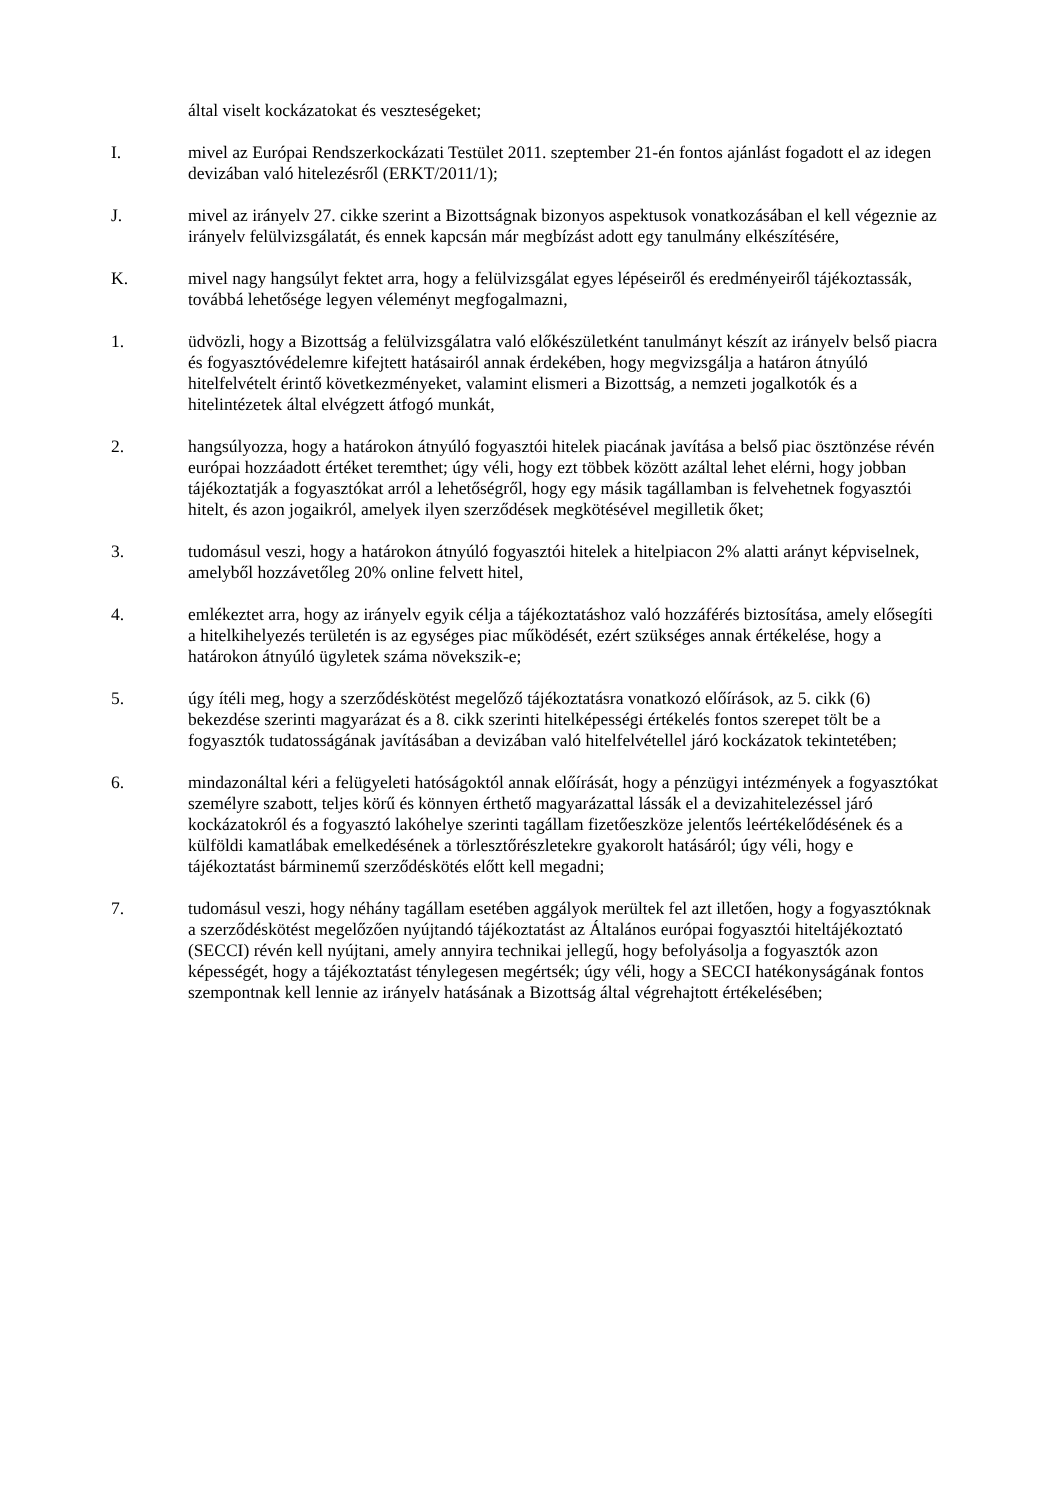által viselt kockázatokat és veszteségeket;
I. mivel az Európai Rendszerkockázati Testület 2011. szeptember 21-én fontos ajánlást fogadott el az idegen devizában való hitelezésről (ERKT/2011/1);
J. mivel az irányelv 27. cikke szerint a Bizottságnak bizonyos aspektusok vonatkozásában el kell végeznie az irányelv felülvizsgálatát, és ennek kapcsán már megbízást adott egy tanulmány elkészítésére,
K. mivel nagy hangsúlyt fektet arra, hogy a felülvizsgálat egyes lépéseiről és eredményeiről tájékoztassák, továbbá lehetősége legyen véleményt megfogalmazni,
1. üdvözli, hogy a Bizottság a felülvizsgálatra való előkészületként tanulmányt készít az irányelv belső piacra és fogyasztóvédelemre kifejtett hatásairól annak érdekében, hogy megvizsgálja a határon átnyúló hitelfelvételt érintő következményeket, valamint elismeri a Bizottság, a nemzeti jogalkotók és a hitelintézetek által elvégzett átfogó munkát,
2. hangsúlyozza, hogy a határokon átnyúló fogyasztói hitelek piacának javítása a belső piac ösztönzése révén európai hozzáadott értéket teremthet; úgy véli, hogy ezt többek között azáltal lehet elérni, hogy jobban tájékoztatják a fogyasztókat arról a lehetőségről, hogy egy másik tagállamban is felvehetnek fogyasztói hitelt, és azon jogaikról, amelyek ilyen szerződések megkötésével megilletik őket;
3. tudomásul veszi, hogy a határokon átnyúló fogyasztói hitelek a hitelpiacon 2% alatti arányt képviselnek, amelyből hozzávetőleg 20% online felvett hitel,
4. emlékeztet arra, hogy az irányelv egyik célja a tájékoztatáshoz való hozzáférés biztosítása, amely elősegíti a hitelkihelyezés területén is az egységes piac működését, ezért szükséges annak értékelése, hogy a határokon átnyúló ügyletek száma növekszik-e;
5. úgy ítéli meg, hogy a szerződéskötést megelőző tájékoztatásra vonatkozó előírások, az 5. cikk (6) bekezdése szerinti magyarázat és a 8. cikk szerinti hitelképességi értékelés fontos szerepet tölt be a fogyasztók tudatosságának javításában a devizában való hitelfelvétellel járó kockázatok tekintetében;
6. mindazonáltal kéri a felügyeleti hatóságoktól annak előírását, hogy a pénzügyi intézmények a fogyasztókat személyre szabott, teljes körű és könnyen érthető magyarázattal lássák el a devizahitelezéssel járó kockázatokról és a fogyasztó lakóhelye szerinti tagállam fizetőeszköze jelentős leértékelődésének és a külföldi kamatlábak emelkedésének a törlesztőrészletekre gyakorolt hatásáról; úgy véli, hogy e tájékoztatást bárminemű szerződéskötés előtt kell megadni;
7. tudomásul veszi, hogy néhány tagállam esetében aggályok merültek fel azt illetően, hogy a fogyasztóknak a szerződéskötést megelőzően nyújtandó tájékoztatást az Általános európai fogyasztói hiteltájékoztató (SECCI) révén kell nyújtani, amely annyira technikai jellegű, hogy befolyásolja a fogyasztók azon képességét, hogy a tájékoztatást ténylegesen megértsék; úgy véli, hogy a SECCI hatékonyságának fontos szempontnak kell lennie az irányelv hatásának a Bizottság által végrehajtott értékelésében;